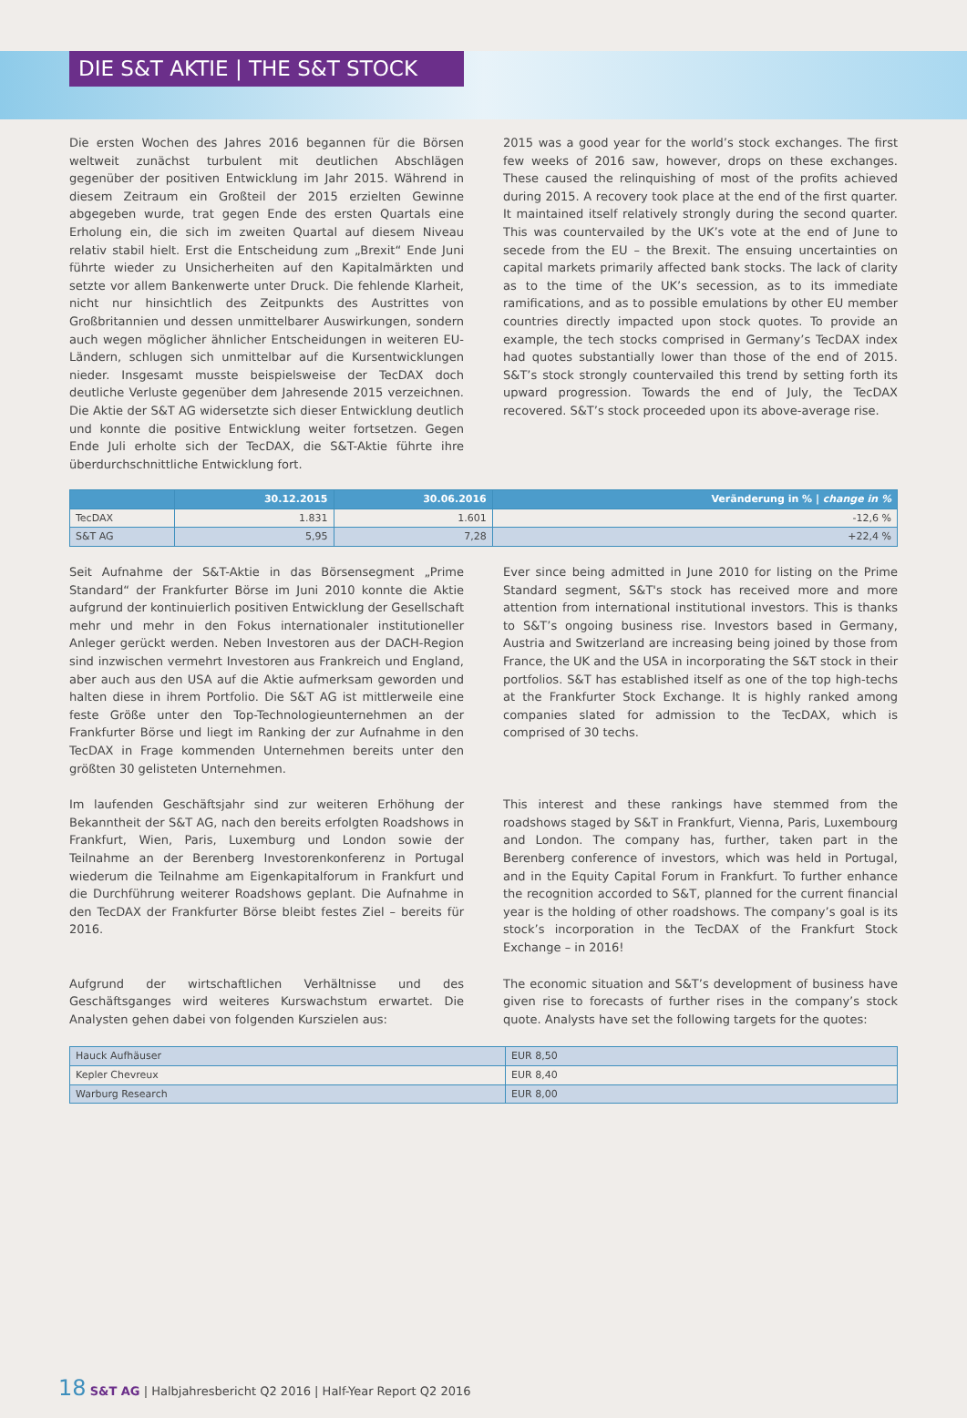DIE S&T AKTIE | THE S&T STOCK
Die ersten Wochen des Jahres 2016 begannen für die Börsen weltweit zunächst turbulent mit deutlichen Abschlägen gegenüber der positiven Entwicklung im Jahr 2015. Während in diesem Zeitraum ein Großteil der 2015 erzielten Gewinne abgegeben wurde, trat gegen Ende des ersten Quartals eine Erholung ein, die sich im zweiten Quartal auf diesem Niveau relativ stabil hielt. Erst die Entscheidung zum „Brexit“ Ende Juni führte wieder zu Unsicherheiten auf den Kapitalmärkten und setzte vor allem Bankenwerte unter Druck. Die fehlende Klarheit, nicht nur hinsichtlich des Zeitpunkts des Austrittes von Großbritannien und dessen unmittelbarer Auswirkungen, sondern auch wegen möglicher ähnlicher Entscheidungen in weiteren EU-Ländern, schlugen sich unmittelbar auf die Kursentwicklungen nieder. Insgesamt musste beispielsweise der TecDAX doch deutliche Verluste gegenüber dem Jahresende 2015 verzeichnen. Die Aktie der S&T AG widersetzte sich dieser Entwicklung deutlich und konnte die positive Entwicklung weiter fortsetzen. Gegen Ende Juli erholte sich der TecDAX, die S&T-Aktie führte ihre überdurchschnittliche Entwicklung fort.
2015 was a good year for the world’s stock exchanges. The first few weeks of 2016 saw, however, drops on these exchanges. These caused the relinquishing of most of the profits achieved during 2015. A recovery took place at the end of the first quarter. It maintained itself relatively strongly during the second quarter. This was countervailed by the UK’s vote at the end of June to secede from the EU – the Brexit. The ensuing uncertainties on capital markets primarily affected bank stocks. The lack of clarity as to the time of the UK’s secession, as to its immediate ramifications, and as to possible emulations by other EU member countries directly impacted upon stock quotes. To provide an example, the tech stocks comprised in Germany’s TecDAX index had quotes substantially lower than those of the end of 2015. S&T’s stock strongly countervailed this trend by setting forth its upward progression. Towards the end of July, the TecDAX recovered. S&T’s stock proceeded upon its above-average rise.
| | 30.12.2015 | 30.06.2016 | Veränderung in % / change in % |
| --- | --- | --- | --- |
| TecDAX | 1.831 | 1.601 | -12,6 % |
| S&T AG | 5,95 | 7,28 | +22,4 % |
Seit Aufnahme der S&T-Aktie in das Börsensegment „Prime Standard“ der Frankfurter Börse im Juni 2010 konnte die Aktie aufgrund der kontinuierlich positiven Entwicklung der Gesellschaft mehr und mehr in den Fokus internationaler institutioneller Anleger gerückt werden. Neben Investoren aus der DACH-Region sind inzwischen vermehrt Investoren aus Frankreich und England, aber auch aus den USA auf die Aktie aufmerksam geworden und halten diese in ihrem Portfolio. Die S&T AG ist mittlerweile eine feste Größe unter den Top-Technologieunternehmen an der Frankfurter Börse und liegt im Ranking der zur Aufnahme in den TecDAX in Frage kommenden Unternehmen bereits unter den größten 30 gelisteten Unternehmen.
Ever since being admitted in June 2010 for listing on the Prime Standard segment, S&T's stock has received more and more attention from international institutional investors. This is thanks to S&T’s ongoing business rise. Investors based in Germany, Austria and Switzerland are increasing being joined by those from France, the UK and the USA in incorporating the S&T stock in their portfolios. S&T has established itself as one of the top high-techs at the Frankfurter Stock Exchange. It is highly ranked among companies slated for admission to the TecDAX, which is comprised of 30 techs.
Im laufenden Geschäftsjahr sind zur weiteren Erhöhung der Bekanntheit der S&T AG, nach den bereits erfolgten Roadshows in Frankfurt, Wien, Paris, Luxemburg und London sowie der Teilnahme an der Berenberg Investorenkonferenz in Portugal wiederum die Teilnahme am Eigenkapitalforum in Frankfurt und die Durchführung weiterer Roadshows geplant. Die Aufnahme in den TecDAX der Frankfurter Börse bleibt festes Ziel – bereits für 2016.
This interest and these rankings have stemmed from the roadshows staged by S&T in Frankfurt, Vienna, Paris, Luxembourg and London. The company has, further, taken part in the Berenberg conference of investors, which was held in Portugal, and in the Equity Capital Forum in Frankfurt. To further enhance the recognition accorded to S&T, planned for the current financial year is the holding of other roadshows. The company’s goal is its stock’s incorporation in the TecDAX of the Frankfurt Stock Exchange – in 2016!
Aufgrund der wirtschaftlichen Verhältnisse und des Geschäftsganges wird weiteres Kurswachstum erwartet. Die Analysten gehen dabei von folgenden Kurszielen aus:
The economic situation and S&T’s development of business have given rise to forecasts of further rises in the company’s stock quote. Analysts have set the following targets for the quotes:
| Hauck Aufhäuser | EUR 8,50 |
| Kepler Chevreux | EUR 8,40 |
| Warburg Research | EUR 8,00 |
18 S&T AG | Halbjahresbericht Q2 2016 | Half-Year Report Q2 2016